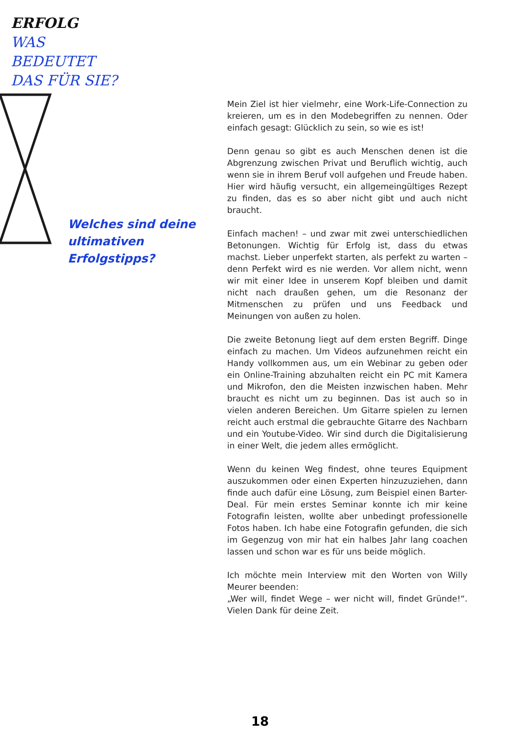ERFOLG
WAS
BEDEUTET
DAS FÜR SIE?
Welches sind deine ultimativen Erfolgstipps?
Mein Ziel ist hier vielmehr, eine Work-Life-Connection zu kreieren, um es in den Modebegriffen zu nennen. Oder einfach gesagt: Glücklich zu sein, so wie es ist!
Denn genau so gibt es auch Menschen denen ist die Abgrenzung zwischen Privat und Beruflich wichtig, auch wenn sie in ihrem Beruf voll aufgehen und Freude haben. Hier wird häufig versucht, ein allgemeingültiges Rezept zu finden, das es so aber nicht gibt und auch nicht braucht.
Einfach machen! – und zwar mit zwei unterschiedlichen Betonungen. Wichtig für Erfolg ist, dass du etwas machst. Lieber unperfekt starten, als perfekt zu warten – denn Perfekt wird es nie werden. Vor allem nicht, wenn wir mit einer Idee in unserem Kopf bleiben und damit nicht nach draußen gehen, um die Resonanz der Mitmenschen zu prüfen und uns Feedback und Meinungen von außen zu holen.
Die zweite Betonung liegt auf dem ersten Begriff. Dinge einfach zu machen. Um Videos aufzunehmen reicht ein Handy vollkommen aus, um ein Webinar zu geben oder ein Online-Training abzuhalten reicht ein PC mit Kamera und Mikrofon, den die Meisten inzwischen haben. Mehr braucht es nicht um zu beginnen. Das ist auch so in vielen anderen Bereichen. Um Gitarre spielen zu lernen reicht auch erstmal die gebrauchte Gitarre des Nachbarn und ein Youtube-Video. Wir sind durch die Digitalisierung in einer Welt, die jedem alles ermöglicht.
Wenn du keinen Weg findest, ohne teures Equipment auszukommen oder einen Experten hinzuzuziehen, dann finde auch dafür eine Lösung, zum Beispiel einen Barter-Deal. Für mein erstes Seminar konnte ich mir keine Fotografin leisten, wollte aber unbedingt professionelle Fotos haben. Ich habe eine Fotografin gefunden, die sich im Gegenzug von mir hat ein halbes Jahr lang coachen lassen und schon war es für uns beide möglich.
Ich möchte mein Interview mit den Worten von Willy Meurer beenden:
„Wer will, findet Wege – wer nicht will, findet Gründe!“. Vielen Dank für deine Zeit.
18